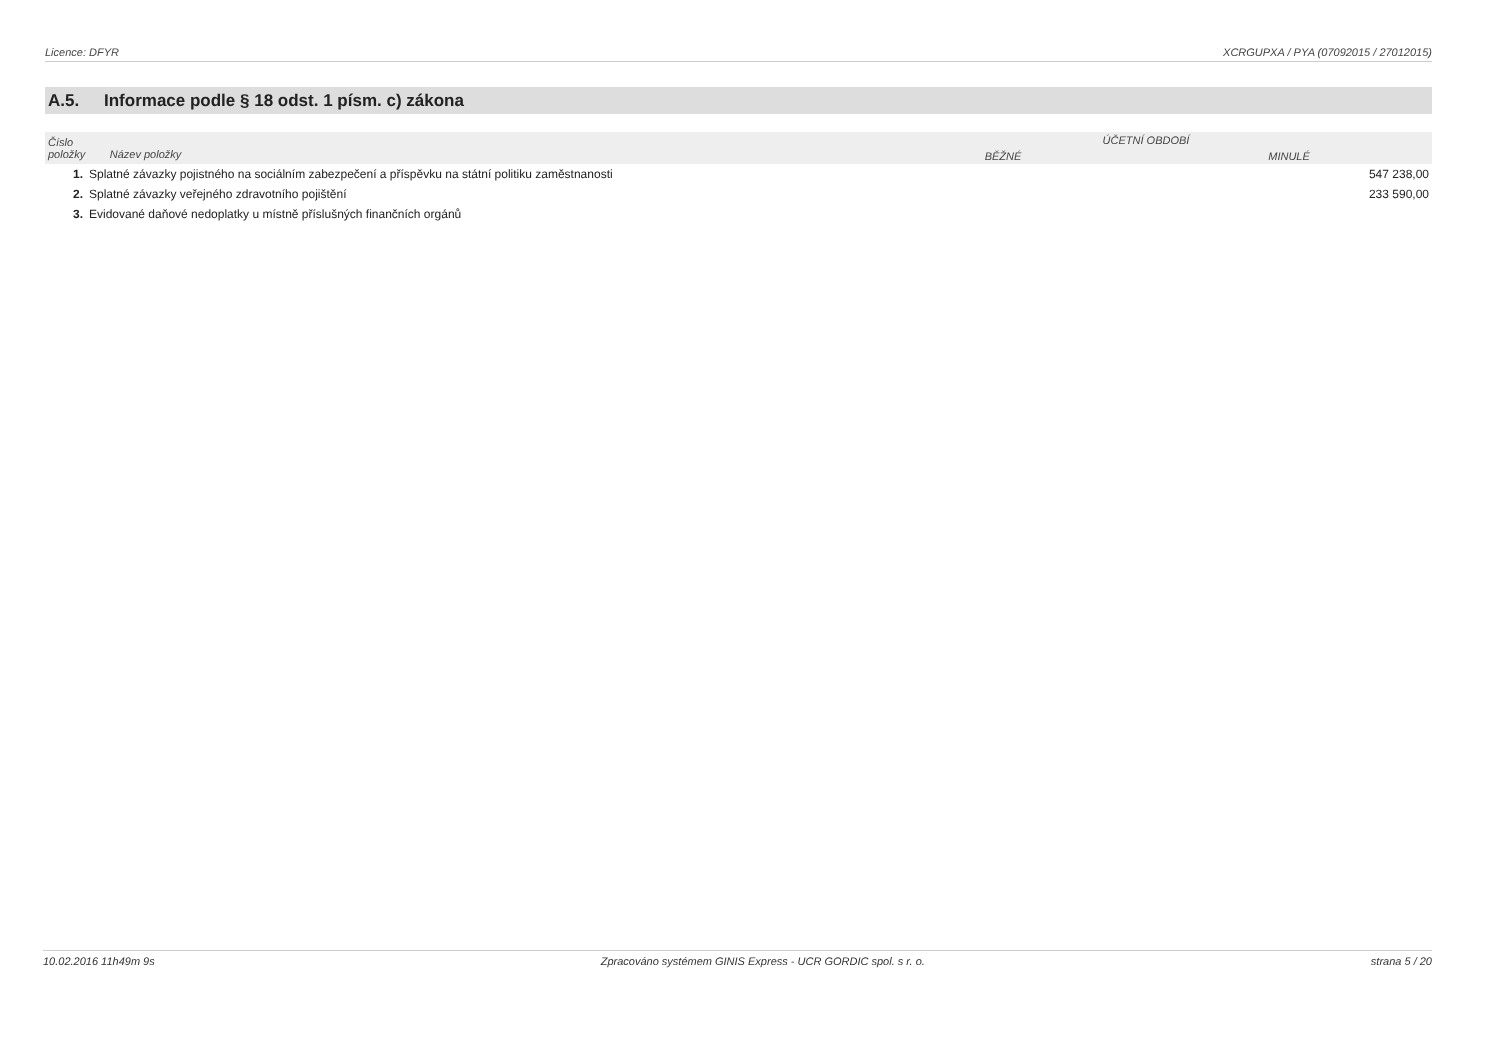Licence: DFYR XCRGUPXA / PYA (07092015 / 27012015)
A.5. Informace podle § 18 odst. 1 písm. c) zákona
| Číslo položky Název položky | | ÚČETNÍ OBDOBÍ | |
| --- | --- | --- | --- |
| | | BĚŽNÉ | MINULÉ |
| 1. | Splatné závazky pojistného na sociálním zabezpečení a příspěvku na státní politiku zaměstnanosti | | 547 238,00 |
| 2. | Splatné závazky veřejného zdravotního pojištění | | 233 590,00 |
| 3. | Evidované daňové nedoplatky u místně příslušných finančních orgánů | | |
10.02.2016 11h49m 9s Zpracováno systémem GINIS Express - UCR GORDIC spol. s r. o. strana 5 / 20